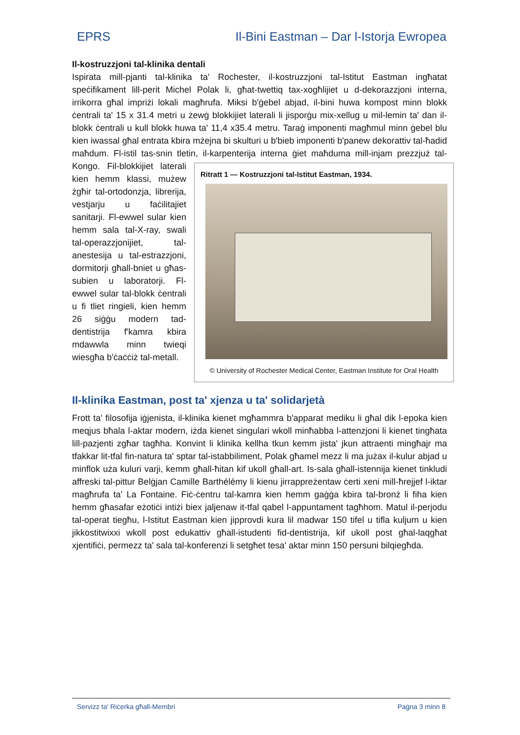EPRS Il-Bini Eastman – Dar l-Istorja Ewropea
Il-kostruzzjoni tal-klinika dentali
Ispirata mill-pjanti tal-klinika ta' Rochester, il-kostruzzjoni tal-Istitut Eastman ingħatat speċifikament lill-perit Michel Polak li, għat-twettiq tax-xogħlijiet u d-dekorazzjoni interna, irrikorra għal impriżi lokali magħrufa. Miksi b'ġebel abjad, il-bini huwa kompost minn blokk ċentrali ta' 15 x 31.4 metri u żewġ blokkijiet laterali li jisporġu mix-xellug u mil-lemin ta' dan il-blokk ċentrali u kull blokk huwa ta' 11,4 x35.4 metru. Taraġ imponenti magħmul minn ġebel blu kien iwassal għal entrata kbira mżejna bi skulturi u b'bieb imponenti b'panew dekorattiv tal-ħadid maħdum. Fl-istil tas-snin tletin, il-karpenterija interna ġiet maħduma mill-injam prezzjuż tal-Kongo. Fil-blokkijiet laterali Ritratt 1 — Kostruzzjoni tal-Istitut Eastman, 1934.
© University of Rochester Medical Center, Eastman Institute for Oral Health kien hemm klassi, mużew żgħir tal-ortodonzja, librerija, vestjarju u faċilitajiet sanitarji. Fl-ewwel sular kien hemm sala tal-X-ray, swali tal-operazzjonijiet, tal-anestesija u tal-estrazzjoni, dormitorji għall-bniet u għas-subien u laboratorji. Fl-ewwel sular tal-blokk ċentrali u fi tliet ringieli, kien hemm 26 siġġu modern tad-dentistrija f'kamra kbira mdawwla minn twieqi wiesgħa b'ċaċċiż tal-metall.
Il-klinika Eastman, post ta' xjenza u ta' solidarjetà
Frott ta' filosofija iġjenista, il-klinika kienet mgħammra b'apparat mediku li għal dik l-epoka kien meqjus bħala l-aktar modern, iżda kienet singulari wkoll minħabba l-attenzjoni li kienet tingħata lill-pazjenti zgħar tagħha. Konvint li klinika kellha tkun kemm jista' jkun attraenti mingħajr ma tfakkar lit-tfal fin-natura ta' sptar tal-istabbiliment, Polak għamel mezz li ma jużax il-kulur abjad u minflok uża kuluri varji, kemm għall-ħitan kif ukoll għall-art. Is-sala għall-istennija kienet tinkludi affreski tal-pittur Belġjan Camille Barthélémy li kienu jirrappreżentaw ċerti xeni mill-ħrejjef l-iktar magħrufa ta' La Fontaine. Fiċ-ċentru tal-kamra kien hemm gaġġa kbira tal-bronż li fiha kien hemm għasafar eżotiċi intiżi biex jaljenaw it-tfal qabel l-appuntament tagħhom. Matul il-perjodu tal-operat tiegħu, l-Istitut Eastman kien jipprovdi kura lil madwar 150 tifel u tifla kuljum u kien jikkostitwixxi wkoll post edukattiv għall-istudenti fid-dentistrija, kif ukoll post għal-laqgħat xjentifiċi, permezz ta' sala tal-konferenzi li setgħet tesa' aktar minn 150 persuni bilqiegħda.
Servizz ta' Riċerka għall-Membri Paġna 3 minn 8